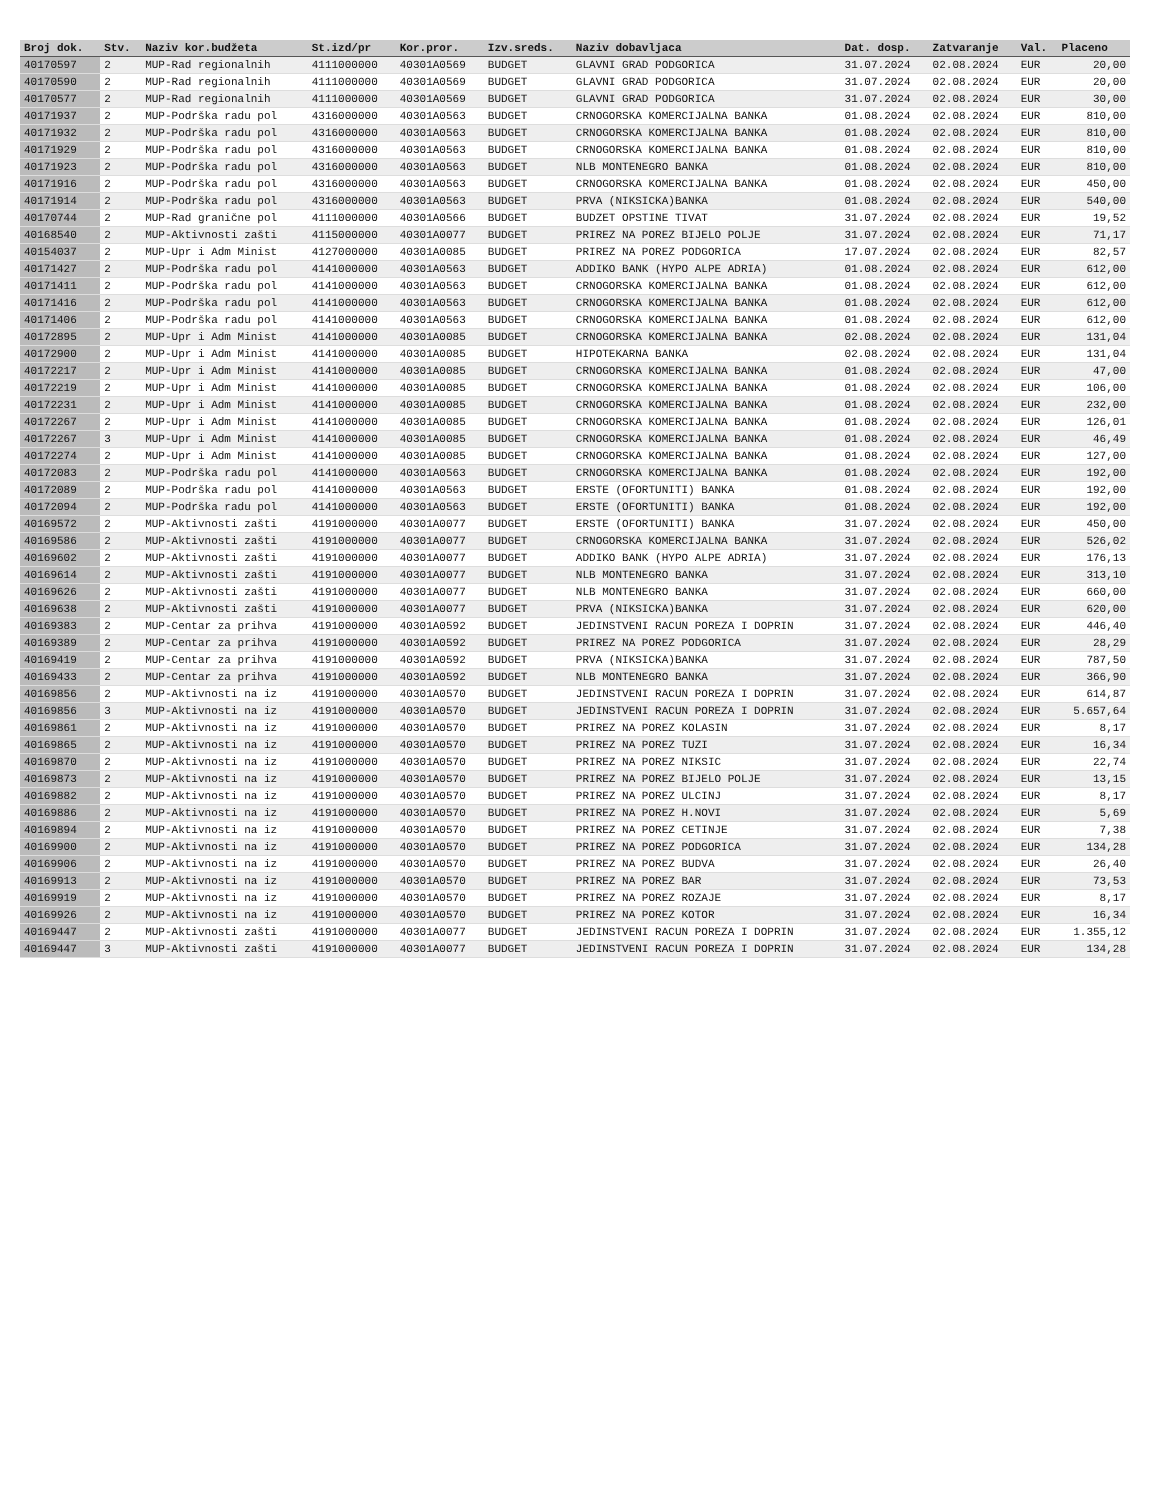| Broj dok. | Stv. | Naziv kor.budžeta | St.izd/pr | Kor.pror. | Izv.sreds. | Naziv dobavljaca | Dat. dosp. | Zatvaranje | Val. | Placeno |
| --- | --- | --- | --- | --- | --- | --- | --- | --- | --- | --- |
| 40170597 | 2 | MUP-Rad regionalnih | 4111000000 | 40301A0569 | BUDGET | GLAVNI GRAD PODGORICA | 31.07.2024 | 02.08.2024 | EUR | 20,00 |
| 40170590 | 2 | MUP-Rad regionalnih | 4111000000 | 40301A0569 | BUDGET | GLAVNI GRAD PODGORICA | 31.07.2024 | 02.08.2024 | EUR | 20,00 |
| 40170577 | 2 | MUP-Rad regionalnih | 4111000000 | 40301A0569 | BUDGET | GLAVNI GRAD PODGORICA | 31.07.2024 | 02.08.2024 | EUR | 30,00 |
| 40171937 | 2 | MUP-Podrška radu pol | 4316000000 | 40301A0563 | BUDGET | CRNOGORSKA KOMERCIJALNA BANKA | 01.08.2024 | 02.08.2024 | EUR | 810,00 |
| 40171932 | 2 | MUP-Podrška radu pol | 4316000000 | 40301A0563 | BUDGET | CRNOGORSKA KOMERCIJALNA BANKA | 01.08.2024 | 02.08.2024 | EUR | 810,00 |
| 40171929 | 2 | MUP-Podrška radu pol | 4316000000 | 40301A0563 | BUDGET | CRNOGORSKA KOMERCIJALNA BANKA | 01.08.2024 | 02.08.2024 | EUR | 810,00 |
| 40171923 | 2 | MUP-Podrška radu pol | 4316000000 | 40301A0563 | BUDGET | NLB MONTENEGRO BANKA | 01.08.2024 | 02.08.2024 | EUR | 810,00 |
| 40171916 | 2 | MUP-Podrška radu pol | 4316000000 | 40301A0563 | BUDGET | CRNOGORSKA KOMERCIJALNA BANKA | 01.08.2024 | 02.08.2024 | EUR | 450,00 |
| 40171914 | 2 | MUP-Podrška radu pol | 4316000000 | 40301A0563 | BUDGET | PRVA (NIKSICKA)BANKA | 01.08.2024 | 02.08.2024 | EUR | 540,00 |
| 40170744 | 2 | MUP-Rad granične pol | 4111000000 | 40301A0566 | BUDGET | BUDZET OPSTINE TIVAT | 31.07.2024 | 02.08.2024 | EUR | 19,52 |
| 40168540 | 2 | MUP-Aktivnosti zašti | 4115000000 | 40301A0077 | BUDGET | PRIREZ NA POREZ BIJELO POLJE | 31.07.2024 | 02.08.2024 | EUR | 71,17 |
| 40154037 | 2 | MUP-Upr i Adm Minist | 4127000000 | 40301A0085 | BUDGET | PRIREZ NA POREZ PODGORICA | 17.07.2024 | 02.08.2024 | EUR | 82,57 |
| 40171427 | 2 | MUP-Podrška radu pol | 4141000000 | 40301A0563 | BUDGET | ADDIKO BANK (HYPO ALPE ADRIA) | 01.08.2024 | 02.08.2024 | EUR | 612,00 |
| 40171411 | 2 | MUP-Podrška radu pol | 4141000000 | 40301A0563 | BUDGET | CRNOGORSKA KOMERCIJALNA BANKA | 01.08.2024 | 02.08.2024 | EUR | 612,00 |
| 40171416 | 2 | MUP-Podrška radu pol | 4141000000 | 40301A0563 | BUDGET | CRNOGORSKA KOMERCIJALNA BANKA | 01.08.2024 | 02.08.2024 | EUR | 612,00 |
| 40171406 | 2 | MUP-Podrška radu pol | 4141000000 | 40301A0563 | BUDGET | CRNOGORSKA KOMERCIJALNA BANKA | 01.08.2024 | 02.08.2024 | EUR | 612,00 |
| 40172895 | 2 | MUP-Upr i Adm Minist | 4141000000 | 40301A0085 | BUDGET | CRNOGORSKA KOMERCIJALNA BANKA | 02.08.2024 | 02.08.2024 | EUR | 131,04 |
| 40172900 | 2 | MUP-Upr i Adm Minist | 4141000000 | 40301A0085 | BUDGET | HIPOTEKARNA BANKA | 02.08.2024 | 02.08.2024 | EUR | 131,04 |
| 40172217 | 2 | MUP-Upr i Adm Minist | 4141000000 | 40301A0085 | BUDGET | CRNOGORSKA KOMERCIJALNA BANKA | 01.08.2024 | 02.08.2024 | EUR | 47,00 |
| 40172219 | 2 | MUP-Upr i Adm Minist | 4141000000 | 40301A0085 | BUDGET | CRNOGORSKA KOMERCIJALNA BANKA | 01.08.2024 | 02.08.2024 | EUR | 106,00 |
| 40172231 | 2 | MUP-Upr i Adm Minist | 4141000000 | 40301A0085 | BUDGET | CRNOGORSKA KOMERCIJALNA BANKA | 01.08.2024 | 02.08.2024 | EUR | 232,00 |
| 40172267 | 2 | MUP-Upr i Adm Minist | 4141000000 | 40301A0085 | BUDGET | CRNOGORSKA KOMERCIJALNA BANKA | 01.08.2024 | 02.08.2024 | EUR | 126,01 |
| 40172267 | 3 | MUP-Upr i Adm Minist | 4141000000 | 40301A0085 | BUDGET | CRNOGORSKA KOMERCIJALNA BANKA | 01.08.2024 | 02.08.2024 | EUR | 46,49 |
| 40172274 | 2 | MUP-Upr i Adm Minist | 4141000000 | 40301A0085 | BUDGET | CRNOGORSKA KOMERCIJALNA BANKA | 01.08.2024 | 02.08.2024 | EUR | 127,00 |
| 40172083 | 2 | MUP-Podrška radu pol | 4141000000 | 40301A0563 | BUDGET | CRNOGORSKA KOMERCIJALNA BANKA | 01.08.2024 | 02.08.2024 | EUR | 192,00 |
| 40172089 | 2 | MUP-Podrška radu pol | 4141000000 | 40301A0563 | BUDGET | ERSTE (OFORTUNITI) BANKA | 01.08.2024 | 02.08.2024 | EUR | 192,00 |
| 40172094 | 2 | MUP-Podrška radu pol | 4141000000 | 40301A0563 | BUDGET | ERSTE (OFORTUNITI) BANKA | 01.08.2024 | 02.08.2024 | EUR | 192,00 |
| 40169572 | 2 | MUP-Aktivnosti zašti | 4191000000 | 40301A0077 | BUDGET | ERSTE (OFORTUNITI) BANKA | 31.07.2024 | 02.08.2024 | EUR | 450,00 |
| 40169586 | 2 | MUP-Aktivnosti zašti | 4191000000 | 40301A0077 | BUDGET | CRNOGORSKA KOMERCIJALNA BANKA | 31.07.2024 | 02.08.2024 | EUR | 526,02 |
| 40169602 | 2 | MUP-Aktivnosti zašti | 4191000000 | 40301A0077 | BUDGET | ADDIKO BANK (HYPO ALPE ADRIA) | 31.07.2024 | 02.08.2024 | EUR | 176,13 |
| 40169614 | 2 | MUP-Aktivnosti zašti | 4191000000 | 40301A0077 | BUDGET | NLB MONTENEGRO BANKA | 31.07.2024 | 02.08.2024 | EUR | 313,10 |
| 40169626 | 2 | MUP-Aktivnosti zašti | 4191000000 | 40301A0077 | BUDGET | NLB MONTENEGRO BANKA | 31.07.2024 | 02.08.2024 | EUR | 660,00 |
| 40169638 | 2 | MUP-Aktivnosti zašti | 4191000000 | 40301A0077 | BUDGET | PRVA (NIKSICKA)BANKA | 31.07.2024 | 02.08.2024 | EUR | 620,00 |
| 40169383 | 2 | MUP-Centar za prihva | 4191000000 | 40301A0592 | BUDGET | JEDINSTVENI RACUN POREZA I DOPRIN | 31.07.2024 | 02.08.2024 | EUR | 446,40 |
| 40169389 | 2 | MUP-Centar za prihva | 4191000000 | 40301A0592 | BUDGET | PRIREZ NA POREZ PODGORICA | 31.07.2024 | 02.08.2024 | EUR | 28,29 |
| 40169419 | 2 | MUP-Centar za prihva | 4191000000 | 40301A0592 | BUDGET | PRVA (NIKSICKA)BANKA | 31.07.2024 | 02.08.2024 | EUR | 787,50 |
| 40169433 | 2 | MUP-Centar za prihva | 4191000000 | 40301A0592 | BUDGET | NLB MONTENEGRO BANKA | 31.07.2024 | 02.08.2024 | EUR | 366,90 |
| 40169856 | 2 | MUP-Aktivnosti na iz | 4191000000 | 40301A0570 | BUDGET | JEDINSTVENI RACUN POREZA I DOPRIN | 31.07.2024 | 02.08.2024 | EUR | 614,87 |
| 40169856 | 3 | MUP-Aktivnosti na iz | 4191000000 | 40301A0570 | BUDGET | JEDINSTVENI RACUN POREZA I DOPRIN | 31.07.2024 | 02.08.2024 | EUR | 5.657,64 |
| 40169861 | 2 | MUP-Aktivnosti na iz | 4191000000 | 40301A0570 | BUDGET | PRIREZ NA POREZ KOLASIN | 31.07.2024 | 02.08.2024 | EUR | 8,17 |
| 40169865 | 2 | MUP-Aktivnosti na iz | 4191000000 | 40301A0570 | BUDGET | PRIREZ NA POREZ TUZI | 31.07.2024 | 02.08.2024 | EUR | 16,34 |
| 40169870 | 2 | MUP-Aktivnosti na iz | 4191000000 | 40301A0570 | BUDGET | PRIREZ NA POREZ NIKSIC | 31.07.2024 | 02.08.2024 | EUR | 22,74 |
| 40169873 | 2 | MUP-Aktivnosti na iz | 4191000000 | 40301A0570 | BUDGET | PRIREZ NA POREZ BIJELO POLJE | 31.07.2024 | 02.08.2024 | EUR | 13,15 |
| 40169882 | 2 | MUP-Aktivnosti na iz | 4191000000 | 40301A0570 | BUDGET | PRIREZ NA POREZ ULCINJ | 31.07.2024 | 02.08.2024 | EUR | 8,17 |
| 40169886 | 2 | MUP-Aktivnosti na iz | 4191000000 | 40301A0570 | BUDGET | PRIREZ NA POREZ H.NOVI | 31.07.2024 | 02.08.2024 | EUR | 5,69 |
| 40169894 | 2 | MUP-Aktivnosti na iz | 4191000000 | 40301A0570 | BUDGET | PRIREZ NA POREZ CETINJE | 31.07.2024 | 02.08.2024 | EUR | 7,38 |
| 40169900 | 2 | MUP-Aktivnosti na iz | 4191000000 | 40301A0570 | BUDGET | PRIREZ NA POREZ PODGORICA | 31.07.2024 | 02.08.2024 | EUR | 134,28 |
| 40169906 | 2 | MUP-Aktivnosti na iz | 4191000000 | 40301A0570 | BUDGET | PRIREZ NA POREZ BUDVA | 31.07.2024 | 02.08.2024 | EUR | 26,40 |
| 40169913 | 2 | MUP-Aktivnosti na iz | 4191000000 | 40301A0570 | BUDGET | PRIREZ NA POREZ BAR | 31.07.2024 | 02.08.2024 | EUR | 73,53 |
| 40169919 | 2 | MUP-Aktivnosti na iz | 4191000000 | 40301A0570 | BUDGET | PRIREZ NA POREZ ROZAJE | 31.07.2024 | 02.08.2024 | EUR | 8,17 |
| 40169926 | 2 | MUP-Aktivnosti na iz | 4191000000 | 40301A0570 | BUDGET | PRIREZ NA POREZ KOTOR | 31.07.2024 | 02.08.2024 | EUR | 16,34 |
| 40169447 | 2 | MUP-Aktivnosti zašti | 4191000000 | 40301A0077 | BUDGET | JEDINSTVENI RACUN POREZA I DOPRIN | 31.07.2024 | 02.08.2024 | EUR | 1.355,12 |
| 40169447 | 3 | MUP-Aktivnosti zašti | 4191000000 | 40301A0077 | BUDGET | JEDINSTVENI RACUN POREZA I DOPRIN | 31.07.2024 | 02.08.2024 | EUR | 134,28 |